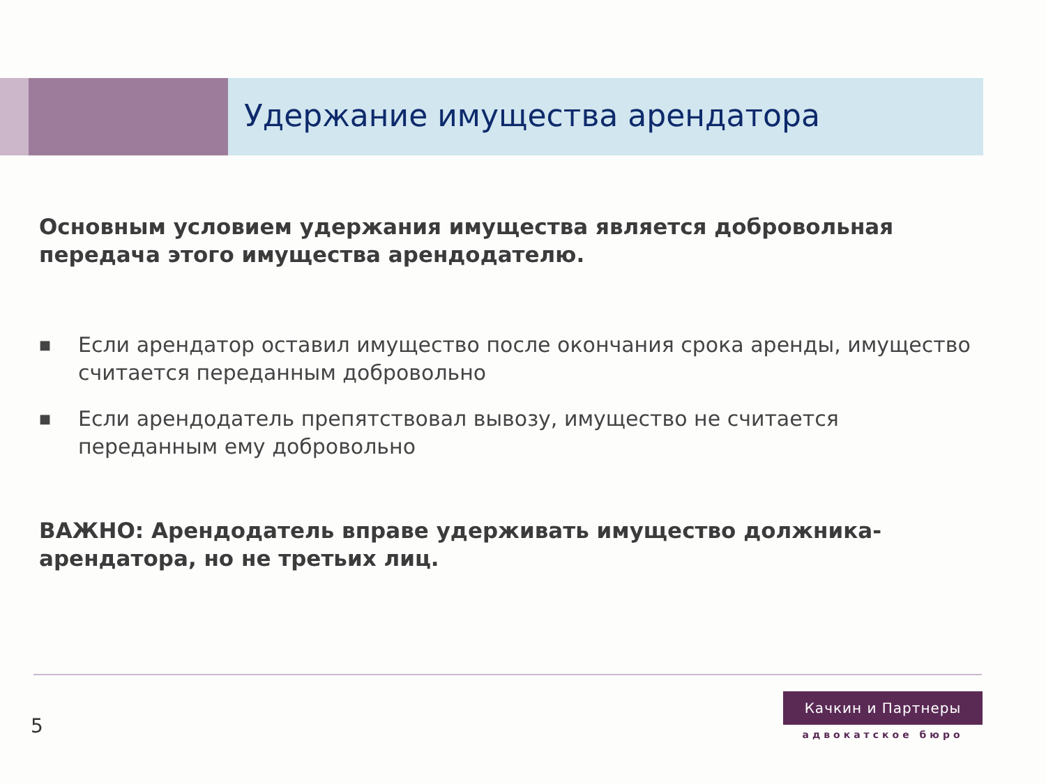Удержание имущества арендатора
Основным условием удержания имущества является добровольная передача этого имущества арендодателю.
■ Если арендатор оставил имущество после окончания срока аренды, имущество считается переданным добровольно
■ Если арендодатель препятствовал вывозу, имущество не считается переданным ему добровольно
ВАЖНО: Арендодатель вправе удерживать имущество должника-арендатора, но не третьих лиц.
5
Качкин и Партнеры
адвокатское бюро